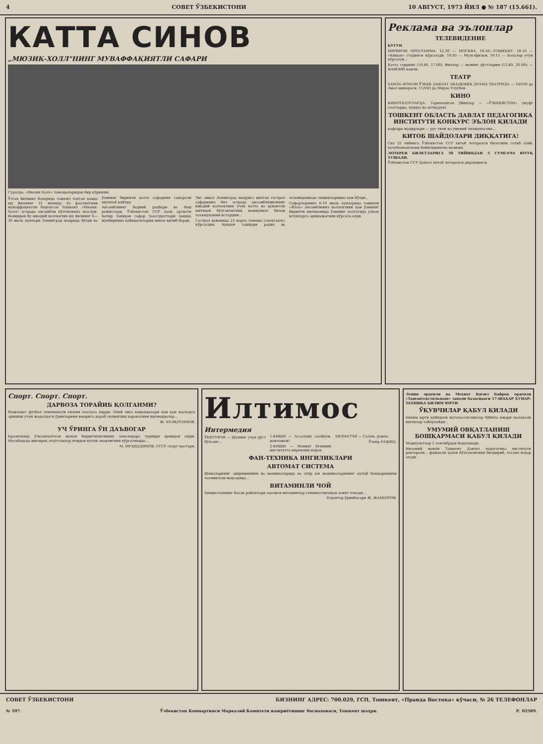4 СОВЕТ ЎЗБЕКИСТОНИ 10 АВГУСТ, 1973 ЙИЛ ● № 187 (15.661).
КАТТА СИНОВ
„МЮЗИК-ХОЛЛ"НИНГ МУВАФФАҚИЯТЛИ САФАРИ
Суратда: «Мюзик-Холл» томошаларидан бир кўриниш.
Ўтган йилнинг баҳорида ташкил топган ҳамда шу йилнинг 31 июнида ўз фаолиятини муваффақиятли бошлаган Тошкент «Мюзик-Холл» эстрада ансамбли кўпчиликка маълум. Навқирон бу ижодий коллектив шу йилнинг 6—30 июль кунлари Ленинград шаҳрида бўлди ва ўзининг биринчи катта сафарини самарали якунлаб қайтди.
Ансамблнинг бадиий раҳбари ва бош режиссери, Ўзбекистон ССР халқ артисти Ботир Зокиров сафар таассуротлари ҳақида мухбиримиз қуйидагиларни ҳикоя қилиб берди.
Энг аввал Ленинград шаҳрига қилган гастрол сафаримиз биз эстрада ансамблимизнинг ижодий коллективи учун катта ва қувончли имтиҳон бўлганлигини мамнуният билан таъкидлашни истардим...
Гастрол давомида 23 марта томоша (спектакль) кўрсатдик. Бундан ташқари радио ва телевидениеда чиқишларимиз ҳам бўлди...
Сафарларимиз 6-10 июль кунларида таниқли «Ялла» ансамблимиз коллективи ҳам ўзининг биринчи имтиҳонида ўзининг келгусида улкан ютуқларга эришажагини кўрсата олди.
Реклама ва эълонлар
ТЕЛЕВИДЕНИЕ
БУГУН
БИРИНЧИ ПРОГРАММА. 12.30 — МОСКВА. 18.30—ТОШКЕНТ. 18.35 — «Кишан» студияси кўрсатади. 19.05 — Мультфильм. 19.15 — Болалар учун кўрсатув...
Катта совриин (10.40, 17.00). Филлар — менинг дўстларим (13.40, 20.00): — НАВОИЙ номли.
ТЕАТР
ҲАМЗА НОМЛИ ЎЗБЕК ДАВЛАТ АКАДЕМИК ДРАМА ТЕАТРИДА — 10/VIII да Амал минораси, 11/VIII да Мирзо Улуғбек.
КИНО
КИНОТЕАТРЛАРДА: Тарихланган ўйинлар — «ЎЗБЕКИСТОН» (жуфт соатларда, кундуз ва кечқурун).
ТОШКЕНТ ОБЛАСТЬ ДАВЛАТ ПЕДАГОГИКА ИНСТИТУТИ КОНКУРС ЭЪЛОН ҚИЛАДИ
кафедра мудирлари — рус тили ва умумий тилшунослик...
КИТОБ ШАЙДОЛАРИ ДИҚҚАТИГА!
Сиз 25 тийинга Ўзбекистон ССР китоб лотереяси билетини сотиб олиб, кутубхонангизни бойитишингиз мумкин.
ЛОТЕРЕЯ БИЛЕТЛАРИГА 50 ТИЙИНДАН 5 СУМГАЧА ЮТУҚ ТУШАДИ.
Ўзбекистон ССР Давлат китоб лотереяси дирекцияси.
Спорт. Спорт. Спорт.
ДАРВОЗА ТОРАЙИБ ҚОЛГАНМИ?
Мамлакат футбол чемпионати ғизғин паллага кирди. Олий лига командалари ҳам ҳам маскадга эришиш учун жадалдагн ўринларини юқорига қараб силжитиш ҳаракатини қилмоқдалар...
Ж. ХОЛҚОСИМОВ.
УЧ ЎРИНГА ЎН ДАЪВОГАР
Бразилияда ўтказилаётган жаҳон биринчилигининг зоналараро турнири ярмидан ошди. Мусобақада иштирок этаётганлар ичидан кучли эканлигини кўрсатмоқда...
М. МУҲИДДИНОВ, СССР спорт мастери.
Илтимос
Интермедия
ЎҚИТУВЧИ — Шунинг учун дўст бўлсанг...
1-КИШИ — Ассалому алайкум, домлажон!
2-КИШИ — Менинг ўғлимни институтга кирғизиш керак.
ХИЗМАТЧИ — Салом, домла.
Ўткир РАШИД.
ФАН-ТЕХНИКА ЯНГИЛИКЛАРИ
АВТОМАТ СИСТЕМА
Шиналарнинг эдиришинини ва машиналарида ва огир юк машиналарининг кулай бошқаришини таъминлаш мақсадида...
ВИТАМИНЛИ ЧОЙ
Хиндистоннинг баъзи районлари аҳолиси витаминлар етишмаслигидан азият чекади...
Редактор ўринбосари Ж. ЖАББОРОВ.
Ленин орденли ва Меҳнат Қизил Байроқ орденли «Ташэнтекстильмаш» заводи базасидаги 57-ШАҲАР ҲУНАР-ТЕХНИКА БИЛИМ ЮРТИ
ЎҚУВЧИЛАР ҚАБУЛ ҚИЛАДИ
Билим юрти қуйидаги мутахассисликлар бўйича юқори малакали ишчилар тайёрлайди...
УМУМИЙ ОВҚАТЛАНИШ БОШҚАРМАСИ ҚАБУЛ ҚИЛАДИ
Машғулотлар 1 сентябрдан бошланади.
Низомий номли Тошкент Давлат педагогика институти ректорати... фожиали ҳалок бўлганлигини билдириб, таъзия изҳор этади.
СОВЕТ ЎЗБЕКИСТОНИ БИЗНИНГ АДРЕС: 700.029, ГСП, Тошкент, «Правда Востока» кўчаси, № 26 ТЕЛЕФОНЛАР
№ 107. Ўзбекистон Компартияси Марказий Комитети нашриётининг босмахонаси, Тошкент шаҳри. Р. 02589.